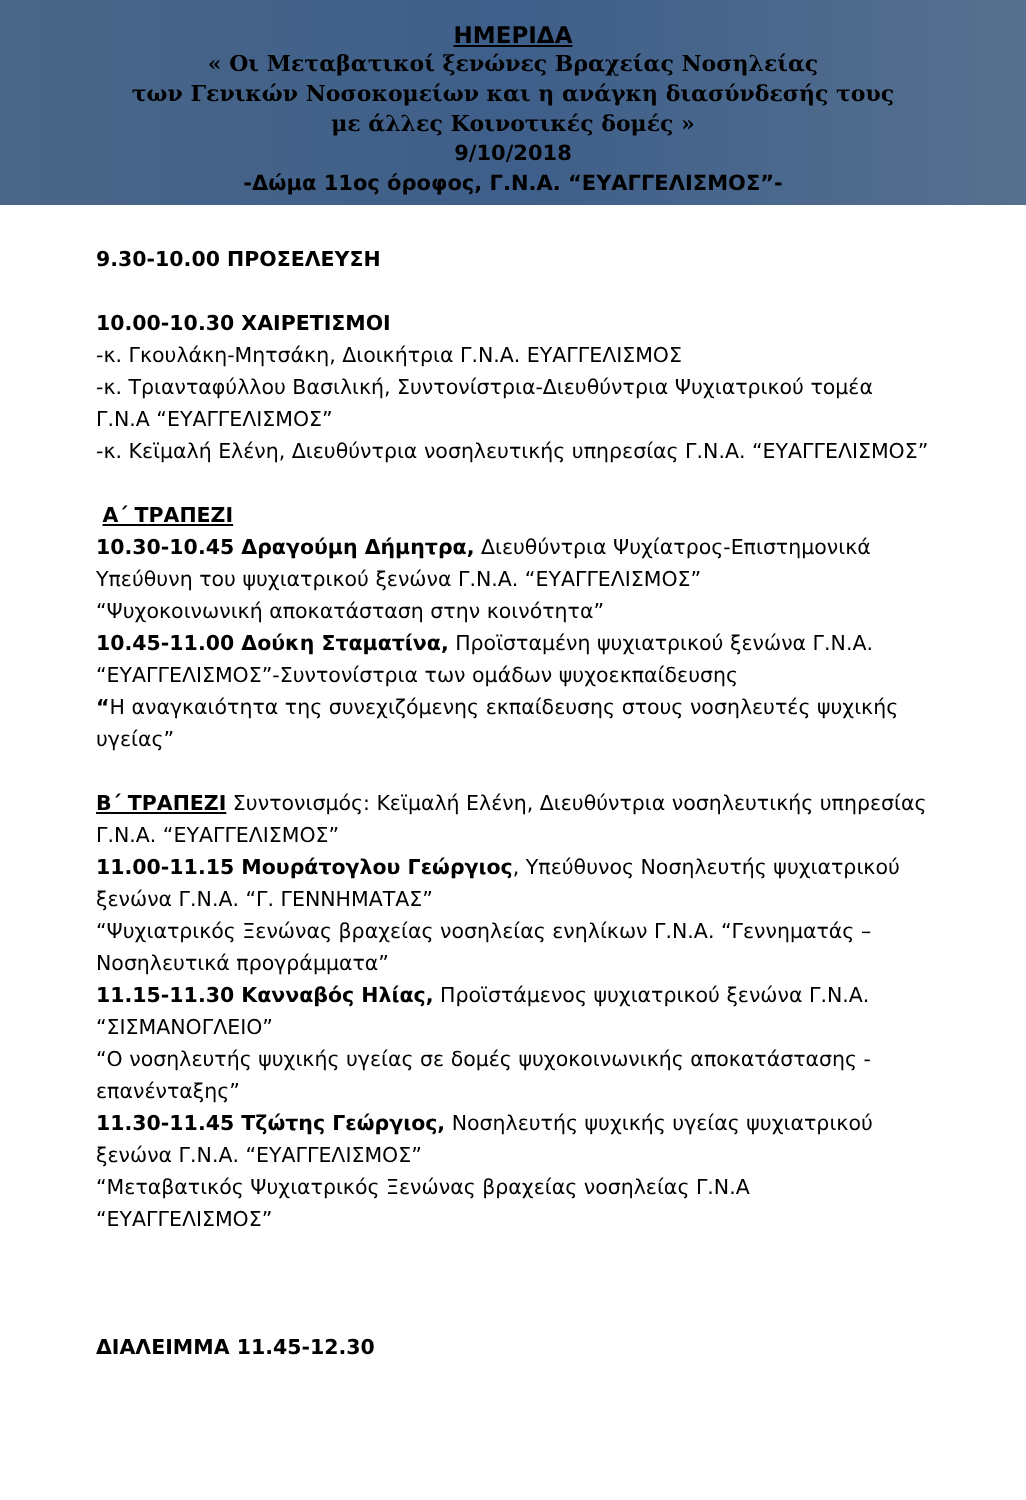ΗΜΕΡΙΔΑ
« Οι Μεταβατικοί ξενώνες Βραχείας Νοσηλείας
των Γενικών Νοσοκομείων και η ανάγκη διασύνδεσής τους
με άλλες Κοινοτικές δομές »
9/10/2018
-Δώμα 11ος όροφος, Γ.Ν.Α. “ΕΥΑΓΓΕΛΙΣΜΟΣ”-
9.30-10.00 ΠΡΟΣΕΛΕΥΣΗ
10.00-10.30 ΧΑΙΡΕΤΙΣΜΟΙ
-κ. Γκουλάκη-Μητσάκη, Διοικήτρια Γ.Ν.Α. ΕΥΑΓΓΕΛΙΣΜΟΣ
-κ. Τριανταφύλλου Βασιλική, Συντονίστρια-Διευθύντρια Ψυχιατρικού τομέα Γ.Ν.Α “ΕΥΑΓΓΕΛΙΣΜΟΣ”
-κ. Κεϊμαλή Ελένη, Διευθύντρια νοσηλευτικής υπηρεσίας Γ.Ν.Α. “ΕΥΑΓΓΕΛΙΣΜΟΣ”
Α΄ ΤΡΑΠΕΖΙ
10.30-10.45 Δραγούμη Δήμητρα, Διευθύντρια Ψυχίατρος-Επιστημονικά Υπεύθυνη του ψυχιατρικού ξενώνα Γ.Ν.Α. “ΕΥΑΓΓΕΛΙΣΜΟΣ”
“Ψυχοκοινωνική αποκατάσταση στην κοινότητα”
10.45-11.00 Δούκη Σταματίνα, Προϊσταμένη ψυχιατρικού ξενώνα Γ.Ν.Α. “ΕΥΑΓΓΕΛΙΣΜΟΣ”-Συντονίστρια των ομάδων ψυχοεκπαίδευσης
“Η αναγκαιότητα της συνεχιζόμενης εκπαίδευσης στους νοσηλευτές ψυχικής υγείας”
Β΄ ΤΡΑΠΕΖΙ Συντονισμός: Κεϊμαλή Ελένη, Διευθύντρια νοσηλευτικής υπηρεσίας Γ.Ν.Α. “ΕΥΑΓΓΕΛΙΣΜΟΣ”
11.00-11.15 Μουράτογλου Γεώργιος, Υπεύθυνος Νοσηλευτής ψυχιατρικού ξενώνα Γ.Ν.Α. “Γ. ΓΕΝΝΗΜΑΤΑΣ”
“Ψυχιατρικός Ξενώνας βραχείας νοσηλείας ενηλίκων Γ.Ν.Α. “Γεννηματάς – Νοσηλευτικά προγράμματα”
11.15-11.30 Κανναβός Ηλίας, Προϊστάμενος ψυχιατρικού ξενώνα Γ.Ν.Α. “ΣΙΣΜΑΝΟΓΛΕΙΟ”
“Ο νοσηλευτής ψυχικής υγείας σε δομές ψυχοκοινωνικής αποκατάστασης - επανένταξης”
11.30-11.45 Τζώτης Γεώργιος, Νοσηλευτής ψυχικής υγείας ψυχιατρικού ξενώνα Γ.Ν.Α. “ΕΥΑΓΓΕΛΙΣΜΟΣ”
“Μεταβατικός Ψυχιατρικός Ξενώνας βραχείας νοσηλείας Γ.Ν.Α “ΕΥΑΓΓΕΛΙΣΜΟΣ”
ΔΙΑΛΕΙΜΜΑ 11.45-12.30